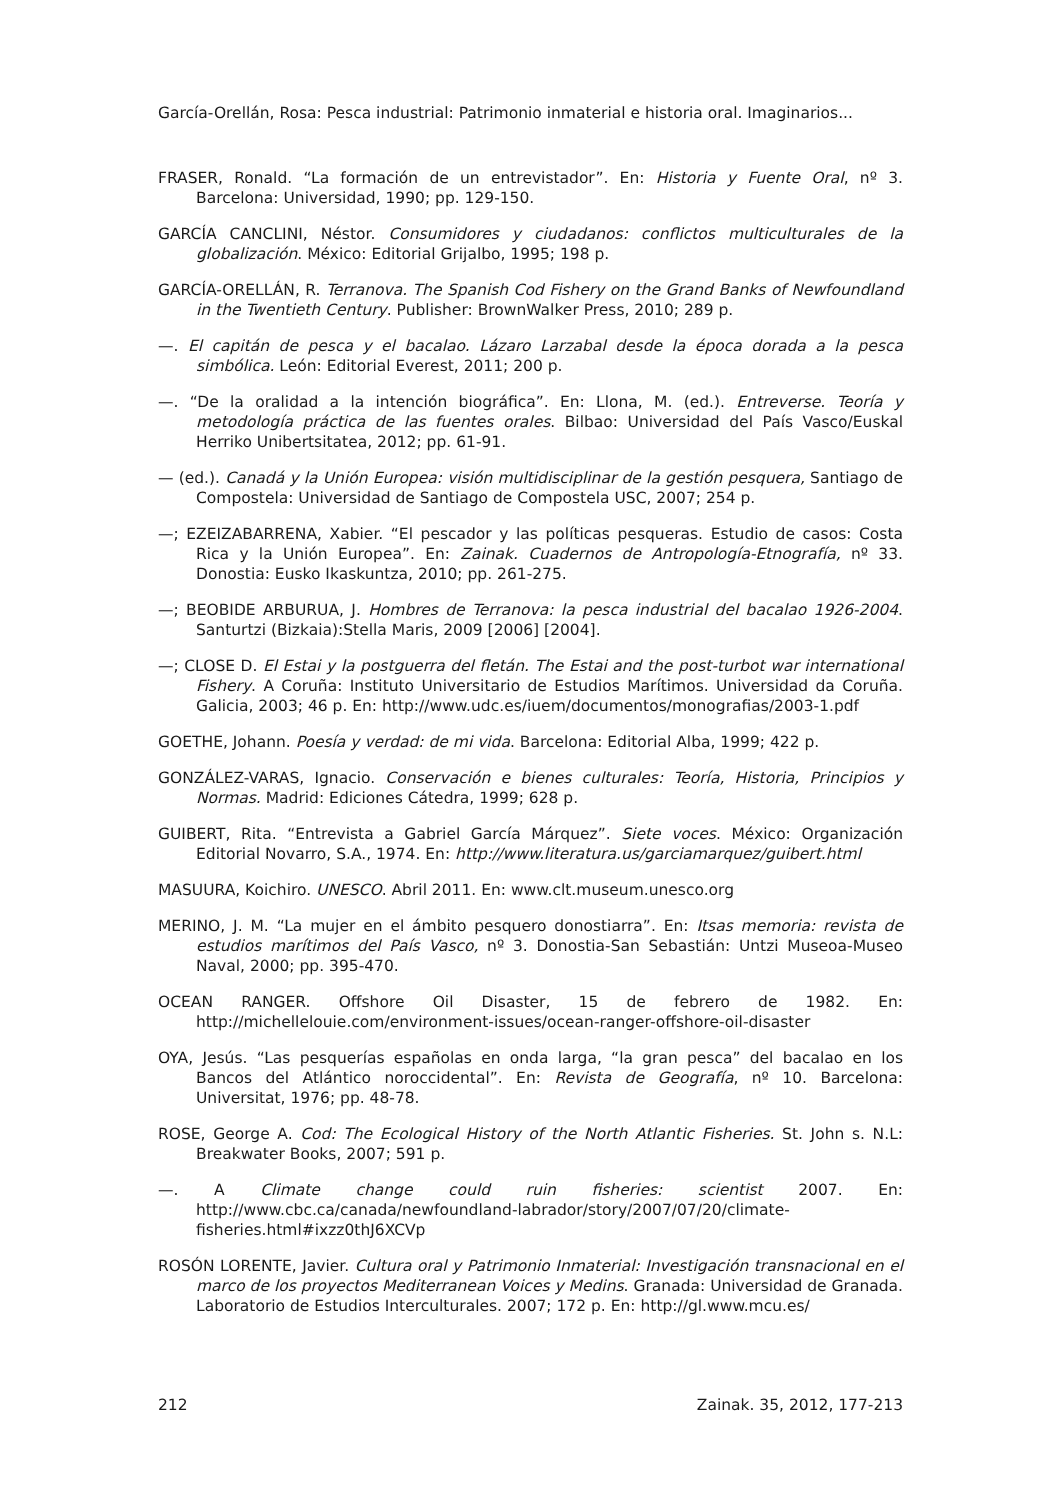García-Orellán, Rosa: Pesca industrial: Patrimonio inmaterial e historia oral. Imaginarios...
FRASER, Ronald. “La formación de un entrevistador”. En: Historia y Fuente Oral, nº 3. Barcelona: Universidad, 1990; pp. 129-150.
GARCÍA CANCLINI, Néstor. Consumidores y ciudadanos: conflictos multiculturales de la globalización. México: Editorial Grijalbo, 1995; 198 p.
GARCÍA-ORELLÁN, R. Terranova. The Spanish Cod Fishery on the Grand Banks of Newfoundland in the Twentieth Century. Publisher: BrownWalker Press, 2010; 289 p.
—. El capitán de pesca y el bacalao. Lázaro Larzabal desde la época dorada a la pesca simbólica. León: Editorial Everest, 2011; 200 p.
—. “De la oralidad a la intención biográfica”. En: Llona, M. (ed.). Entreverse. Teoría y metodología práctica de las fuentes orales. Bilbao: Universidad del País Vasco/Euskal Herriko Unibertsitatea, 2012; pp. 61-91.
— (ed.). Canadá y la Unión Europea: visión multidisciplinar de la gestión pesquera, Santiago de Compostela: Universidad de Santiago de Compostela USC, 2007; 254 p.
—; EZEIZABARRENA, Xabier. “El pescador y las políticas pesqueras. Estudio de casos: Costa Rica y la Unión Europea”. En: Zainak. Cuadernos de Antropología-Etnografía, nº 33. Donostia: Eusko Ikaskuntza, 2010; pp. 261-275.
—; BEOBIDE ARBURUA, J. Hombres de Terranova: la pesca industrial del bacalao 1926-2004. Santurtzi (Bizkaia):Stella Maris, 2009 [2006] [2004].
—; CLOSE D. El Estai y la postguerra del fletán. The Estai and the post-turbot war international Fishery. A Coruña: Instituto Universitario de Estudios Marítimos. Universidad da Coruña. Galicia, 2003; 46 p. En: http://www.udc.es/iuem/documentos/monografias/2003-1.pdf
GOETHE, Johann. Poesía y verdad: de mi vida. Barcelona: Editorial Alba, 1999; 422 p.
GONZÁLEZ-VARAS, Ignacio. Conservación e bienes culturales: Teoría, Historia, Principios y Normas. Madrid: Ediciones Cátedra, 1999; 628 p.
GUIBERT, Rita. “Entrevista a Gabriel García Márquez”. Siete voces. México: Organización Editorial Novarro, S.A., 1974. En: http://www.literatura.us/garciamarquez/guibert.html
MASUURA, Koichiro. UNESCO. Abril 2011. En: www.clt.museum.unesco.org
MERINO, J. M. “La mujer en el ámbito pesquero donostiarra”. En: Itsas memoria: revista de estudios marítimos del País Vasco, nº 3. Donostia-San Sebastián: Untzi Museoa-Museo Naval, 2000; pp. 395-470.
OCEAN RANGER. Offshore Oil Disaster, 15 de febrero de 1982. En: http://michellelouie.com/environment-issues/ocean-ranger-offshore-oil-disaster
OYA, Jesús. “Las pesquerías españolas en onda larga, “la gran pesca” del bacalao en los Bancos del Atlántico noroccidental”. En: Revista de Geografía, nº 10. Barcelona: Universitat, 1976; pp. 48-78.
ROSE, George A. Cod: The Ecological History of the North Atlantic Fisheries. St. John s. N.L: Breakwater Books, 2007; 591 p.
—. A Climate change could ruin fisheries: scientist 2007. En: http://www.cbc.ca/canada/newfoundland-labrador/story/2007/07/20/climate-fisheries.html#ixzz0thJ6XCVp
ROSÓN LORENTE, Javier. Cultura oral y Patrimonio Inmaterial: Investigación transnacional en el marco de los proyectos Mediterranean Voices y Medins. Granada: Universidad de Granada. Laboratorio de Estudios Interculturales. 2007; 172 p. En: http://gl.www.mcu.es/
212 Zainak. 35, 2012, 177-213